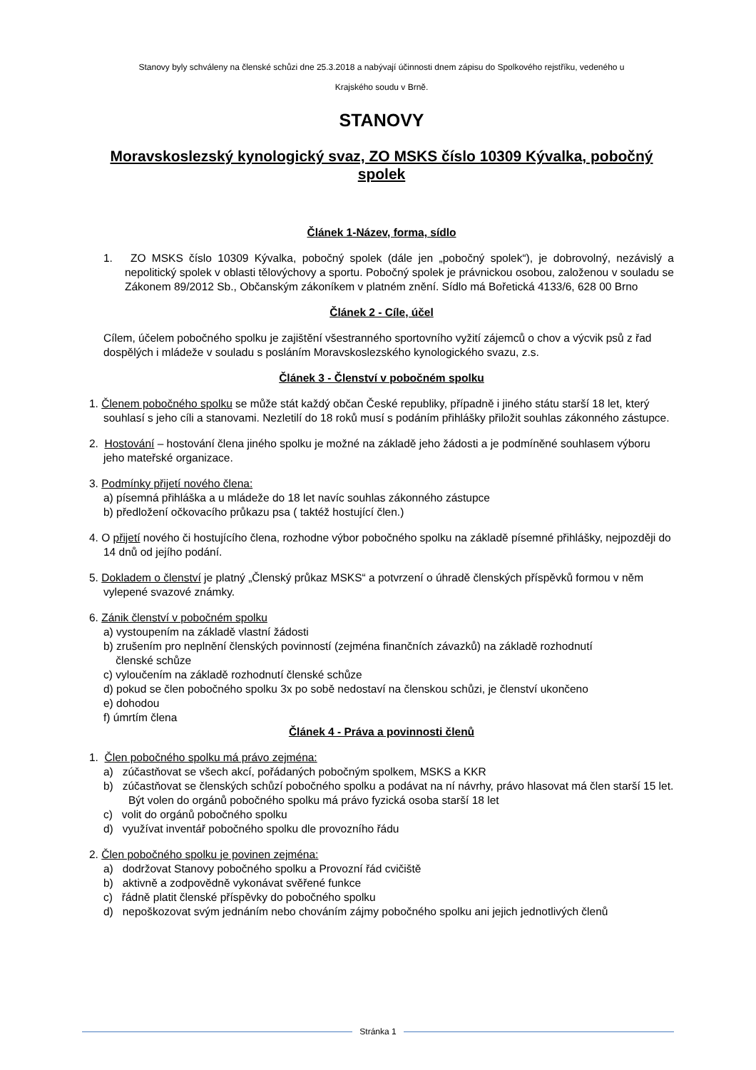Stanovy byly schváleny na členské schůzi dne 25.3.2018 a nabývají účinnosti dnem zápisu do Spolkového rejstříku, vedeného u
Krajského soudu v Brně.
STANOVY
Moravskoslezský kynologický svaz, ZO MSKS číslo 10309 Kývalka, pobočný spolek
Článek 1-Název, forma, sídlo
1. ZO MSKS číslo 10309 Kývalka, pobočný spolek (dále jen „pobočný spolek“), je dobrovolný, nezávislý a nepolitický spolek v oblasti tělovýchovy a sportu. Pobočný spolek je právnickou osobou, založenou v souladu se Zákonem 89/2012 Sb., Občanským zákoníkem v platném znění. Sídlo má Bořetická 4133/6, 628 00 Brno
Článek 2 - Cíle, účel
Cílem, účelem pobočného spolku je zajištění všestranného sportovního vyžití zájemců o chov a výcvik psů z řad dospělých i mládeže v souladu s posláním Moravskoslezského kynologického svazu, z.s.
Článek 3 - Členství v pobočném spolku
1. Členem pobočného spolku se může stát každý občan České republiky, případně i jiného státu starší 18 let, který souhlasí s jeho cíli a stanovami. Nezletilí do 18 roků musí s podáním přihlášky přiložit souhlas zákonného zástupce.
2. Hostování – hostování člena jiného spolku je možné na základě jeho žádosti a je podmíněné souhlasem výboru jeho mateřské organizace.
3. Podmínky přijetí nového člena:
a) písemná přihláška a u mládeže do 18 let navíc souhlas zákonného zástupce
b) předložení očkovacího průkazu psa ( taktéž hostující člen.)
4. O přijetí nového či hostujícího člena, rozhodne výbor pobočného spolku na základě písemné přihlášky, nejpozději do 14 dnů od jejího podání.
5. Dokladem o členství je platný „Členský průkaz MSKS“ a potvrzení o úhradě členských příspěvků formou v něm vylepené svazové známky.
6. Zánik členství v pobočném spolku
a) vystoupením na základě vlastní žádosti
b) zrušením pro neplnění členských povinností (zejména finančních závazků) na základě rozhodnutí
členské schůze
c) vyloučením na základě rozhodnutí členské schůze
d) pokud se člen pobočného spolku 3x po sobě nedostaví na členskou schůzi, je členství ukončeno
e) dohodou
f) úmrtím člena
Článek 4 - Práva a povinnosti členů
1. Člen pobočného spolku má právo zejména:
a) zúčastňovat se všech akcí, pořádaných pobočným spolkem, MSKS a KKR
b) zúčastňovat se členských schůzí pobočného spolku a podávat na ní návrhy, právo hlasovat má člen starší 15 let. Být volen do orgánů pobočného spolku má právo fyzická osoba starší 18 let
c) volit do orgánů pobočného spolku
d) využívat inventář pobočného spolku dle provozního řádu
2. Člen pobočného spolku je povinen zejména:
a) dodržovat Stanovy pobočného spolku a Provozní řád cvičiště
b) aktivně a zodpovědně vykonávat svěřené funkce
c) řádně platit členské příspěvky do pobočného spolku
d) nepoškozovat svým jednáním nebo chováním zájmy pobočného spolku ani jejich jednotlivých členů
Stránka 1